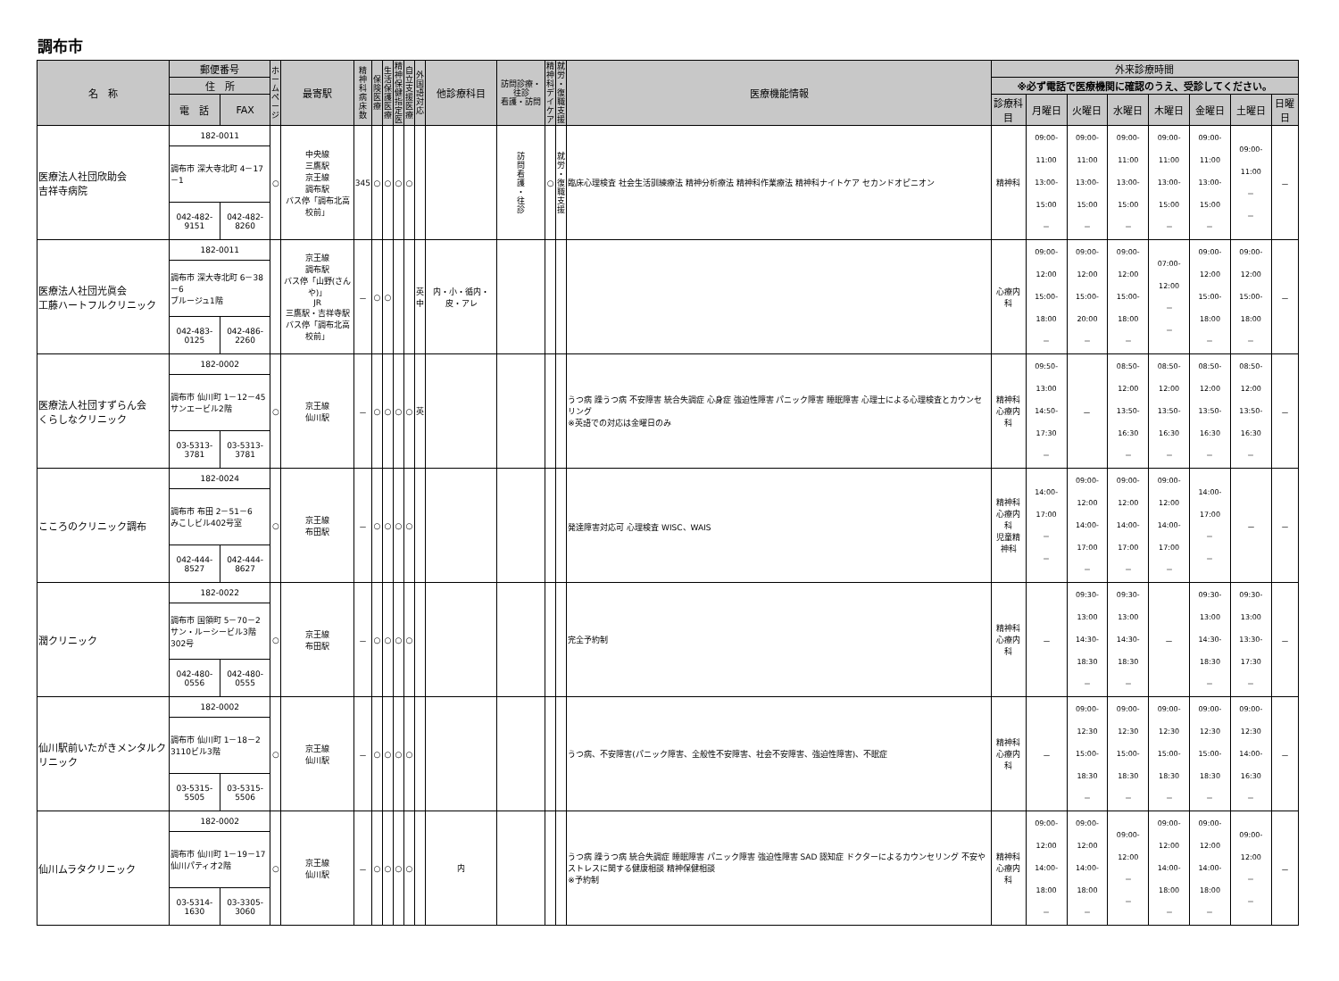調布市
| 名 称 | 郵便番号 | | ホ ー ム ペ ー ジ | 最寄駅 | 精 神 科 病 床 数 | 保 険 医 療 | 生 活 保 護 医 療 | 精 神 保 健 指 定 医 | 自 立 支 援 医 療 | 外 国 語 対 応 | 他診療科目 | 訪問診療・往診 看護・訪問 | 精 神 科 デ イ ケ ア | 就 労 ・ 復 職 支 援 | 医療機能情報 | 外来診療時間 | | | | | | | |
| --- | --- | --- | --- | --- | --- | --- | --- | --- | --- | --- | --- | --- | --- | --- | --- | --- | --- | --- | --- | --- | --- | --- | --- |
| | 住 所 | | | | | | | | | | | | | | | ※必ず電話で医療機関に確認のうえ、受診してください。 | | | | | | | |
| | 電 話 | FAX | | | | | | | | | | | | | | 診療科目 | 月曜日 | 火曜日 | 水曜日 | 木曜日 | 金曜日 | 土曜日 | 日曜日 |
| 医療法人社団欣助会 吉祥寺病院 | 182-0011 | | ○ | 中央線 三鷹駅 京王線 調布駅 バス停「調布北高校前」 | 345 | ○ | ○ | ○ | ○ | | | 訪 問 看 護 ・ 往 診 | ○ | 就 労 ・ 復 職 支 援 | 臨床心理検査 社会生活訓練療法 精神分析療法 精神科作業療法 精神科ナイトケア セカンドオピニオン | 精神科 | 09:00-11:00 13:00-15:00 － | 09:00-11:00 13:00-15:00 － | 09:00-11:00 13:00-15:00 － | 09:00-11:00 13:00-15:00 － | 09:00-11:00 13:00-15:00 － | 09:00-11:00 － － | － |
| | 調布市 深大寺北町 4－17－1 | | | | | | | | | | | | | | | | | | | | | | |
| | 042-482-9151 | 042-482-8260 | | | | | | | | | | | | | | | | | | | | | |
| 医療法人社団光眞会 工藤ハートフルクリニック | 182-0011 | | | 京王線 調布駅 バス停「山野(さんや)」 JR 三鷹駅・吉祥寺駅 バス停「調布北高校前」 | － | ○ | ○ | | | 英 中 | 内・小・循内・皮・アレ | | | | | 心療内科 | 09:00-12:00 15:00-18:00 － | 09:00-12:00 15:00-20:00 － | 09:00-12:00 15:00-18:00 － | 07:00-12:00 － － | 09:00-12:00 15:00-18:00 － | 09:00-12:00 15:00-18:00 － | － |
| | 調布市 深大寺北町 6－38－6 ブルージュ1階 | | | | | | | | | | | | | | | | | | | | | | |
| | 042-483-0125 | 042-486-2260 | | | | | | | | | | | | | | | | | | | | | |
| 医療法人社団すずらん会 くらしなクリニック | 182-0002 | | ○ | 京王線 仙川駅 | － | ○ | ○ | ○ | ○ | 英 | | | | | うつ病 躁うつ病 不安障害 統合失調症 心身症 強迫性障害 パニック障害 睡眠障害 心理士による心理検査とカウンセリング ※英語での対応は金曜日のみ | 精神科 心療内科 | 09:50-13:00 14:50-17:30 － | － | 08:50-12:00 13:50-16:30 － | 08:50-12:00 13:50-16:30 － | 08:50-12:00 13:50-16:30 － | 08:50-12:00 13:50-16:30 － | － |
| | 調布市 仙川町 1－12－45 サンエービル2階 | | | | | | | | | | | | | | | | | | | | | | |
| | 03-5313-3781 | 03-5313-3781 | | | | | | | | | | | | | | | | | | | | | |
| こころのクリニック調布 | 182-0024 | | ○ | 京王線 布田駅 | － | ○ | ○ | ○ | ○ | | | | | | 発達障害対応可 心理検査 WISC、WAIS | 精神科 心療内科 児童精神科 | 14:00-17:00 － － | 09:00-12:00 14:00-17:00 － | 09:00-12:00 14:00-17:00 － | 09:00-12:00 14:00-17:00 － | 14:00-17:00 － － | － | － |
| | 調布市 布田 2－51－6 みこしビル402号室 | | | | | | | | | | | | | | | | | | | | | | |
| | 042-444-8527 | 042-444-8627 | | | | | | | | | | | | | | | | | | | | | |
| 潤クリニック | 182-0022 | | ○ | 京王線 布田駅 | － | ○ | ○ | ○ | ○ | | | | | | 完全予約制 | 精神科 心療内科 | － | 09:30-13:00 14:30-18:30 － | 09:30-13:00 14:30-18:30 － | － | 09:30-13:00 14:30-18:30 － | 09:30-13:00 13:30-17:30 － | － |
| | 調布市 国領町 5－70－2 サン・ルーシービル3階302号 | | | | | | | | | | | | | | | | | | | | | | |
| | 042-480-0556 | 042-480-0555 | | | | | | | | | | | | | | | | | | | | | |
| 仙川駅前いたがきメンタルクリニック | 182-0002 | | ○ | 京王線 仙川駅 | － | ○ | ○ | ○ | ○ | | | | | | うつ病、不安障害(パニック障害、全般性不安障害、社会不安障害、強迫性障害)、不眠症 | 精神科 心療内科 | － | 09:00-12:30 15:00-18:30 － | 09:00-12:30 15:00-18:30 － | 09:00-12:30 15:00-18:30 － | 09:00-12:30 15:00-18:30 － | 09:00-12:30 14:00-16:30 － | － |
| | 調布市 仙川町 1－18－2 3110ビル3階 | | | | | | | | | | | | | | | | | | | | | | |
| | 03-5315-5505 | 03-5315-5506 | | | | | | | | | | | | | | | | | | | | | |
| 仙川ムラタクリニック | 182-0002 | | ○ | 京王線 仙川駅 | － | ○ | ○ | ○ | ○ | | 内 | | | | うつ病 躁うつ病 統合失調症 睡眠障害 パニック障害 強迫性障害 SAD 認知症 ドクターによるカウンセリング 不安やストレスに関する健康相談 精神保健相談 ※予約制 | 精神科 心療内科 | 09:00-12:00 14:00-18:00 － | 09:00-12:00 14:00-18:00 － | 09:00-12:00 － － | 09:00-12:00 14:00-18:00 － | 09:00-12:00 14:00-18:00 － | 09:00-12:00 － － | － |
| | 調布市 仙川町 1－19－17 仙川パティオ2階 | | | | | | | | | | | | | | | | | | | | | | |
| | 03-5314-1630 | 03-3305-3060 | | | | | | | | | | | | | | | | | | | | | |